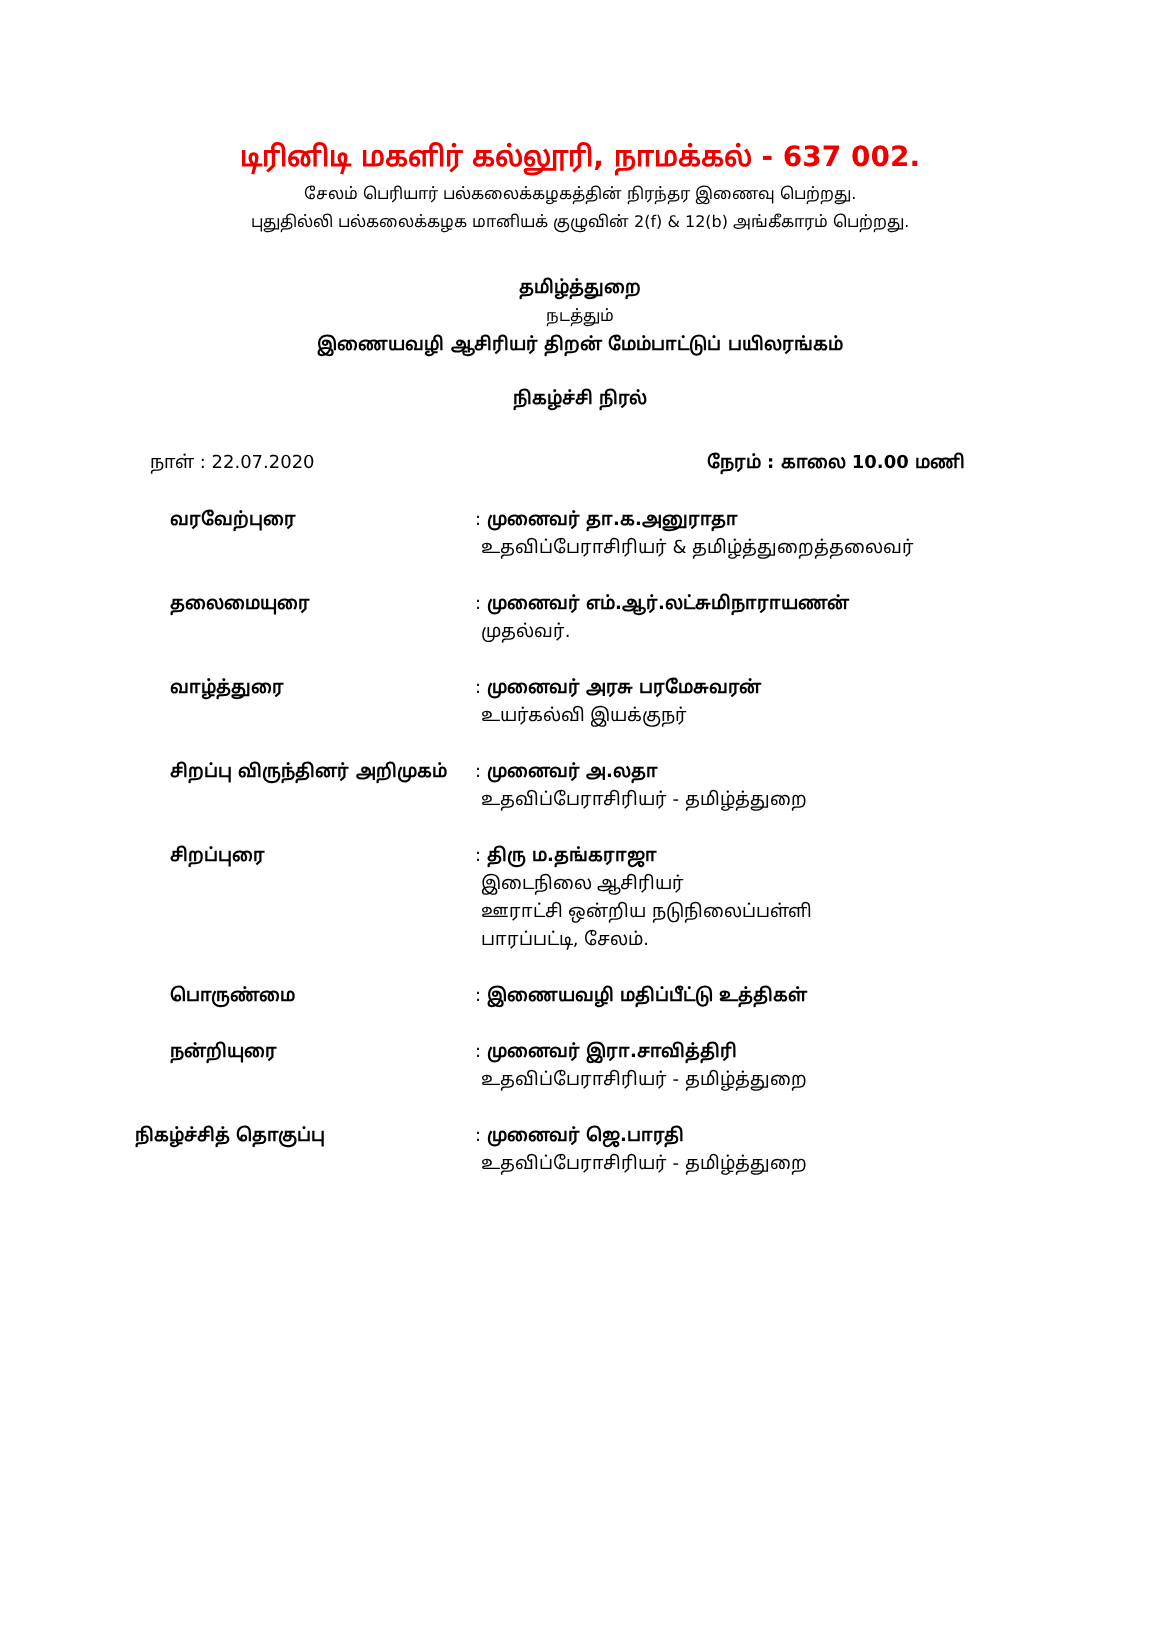டிரினிடி மகளிர் கல்லூரி, நாமக்கல் - 637 002.
சேலம் பெரியார் பல்கலைக்கழகத்தின் நிரந்தர இணைவு பெற்றது.
புதுதில்லி பல்கலைக்கழக மானியக் குழுவின் 2(f) & 12(b) அங்கீகாரம் பெற்றது.
தமிழ்த்துறை
நடத்தும்
இணையவழி ஆசிரியர் திறன் மேம்பாட்டுப் பயிலரங்கம்
நிகழ்ச்சி நிரல்
நாள் : 22.07.2020 நேரம் : காலை 10.00 மணி
வரவேற்புரை : முனைவர் தா.க.அனுராதா
உதவிப்பேராசிரியர் & தமிழ்த்துறைத்தலைவர்
தலைமையுரை : முனைவர் எம்.ஆர்.லட்சுமிநாராயணன்
முதல்வர்.
வாழ்த்துரை : முனைவர் அரசு பரமேசுவரன்
உயர்கல்வி இயக்குநர்
சிறப்பு விருந்தினர் அறிமுகம் : முனைவர் அ.லதா
உதவிப்பேராசிரியர் - தமிழ்த்துறை
சிறப்புரை : திரு ம.தங்கராஜா
இடைநிலை ஆசிரியர்
ஊராட்சி ஒன்றிய நடுநிலைப்பள்ளி
பாரப்பட்டி, சேலம்.
பொருண்மை : இணையவழி மதிப்பீட்டு உத்திகள்
நன்றியுரை : முனைவர் இரா.சாவித்திரி
உதவிப்பேராசிரியர் - தமிழ்த்துறை
நிகழ்ச்சித் தொகுப்பு : முனைவர் ஜெ.பாரதி
உதவிப்பேராசிரியர் - தமிழ்த்துறை